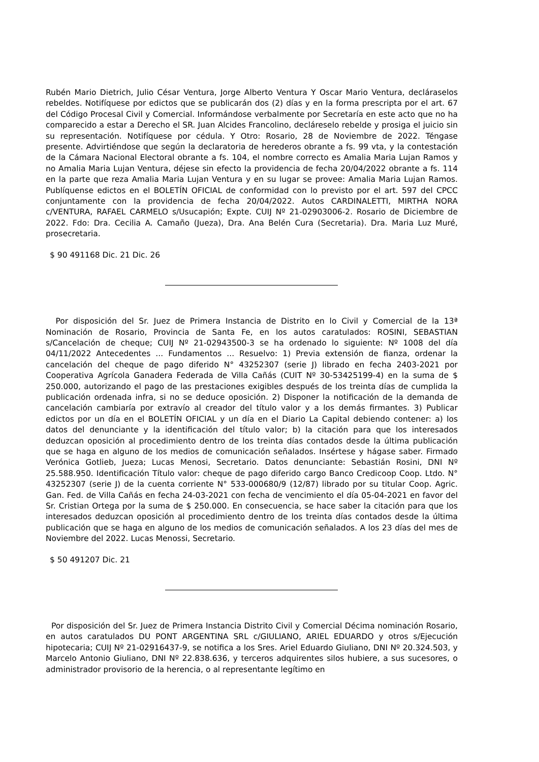Rubén Mario Dietrich, Julio César Ventura, Jorge Alberto Ventura Y Oscar Mario Ventura, decláraselos rebeldes. Notifíquese por edictos que se publicarán dos (2) días y en la forma prescripta por el art. 67 del Código Procesal Civil y Comercial. Informándose verbalmente por Secretaría en este acto que no ha comparecido a estar a Derecho el SR. Juan Alcides Francolino, decláreselo rebelde y prosiga el juicio sin su representación. Notifíquese por cédula. Y Otro: Rosario, 28 de Noviembre de 2022. Téngase presente. Advirtiéndose que según la declaratoria de herederos obrante a fs. 99 vta, y la contestación de la Cámara Nacional Electoral obrante a fs. 104, el nombre correcto es Amalia Maria Lujan Ramos y no Amalia Maria Lujan Ventura, déjese sin efecto la providencia de fecha 20/04/2022 obrante a fs. 114 en la parte que reza Amalia Maria Lujan Ventura y en su lugar se provee: Amalia Maria Lujan Ramos. Publíquense edictos en el BOLETÍN OFICIAL de conformidad con lo previsto por el art. 597 del CPCC conjuntamente con la providencia de fecha 20/04/2022. Autos CARDINALETTI, MIRTHA NORA c/VENTURA, RAFAEL CARMELO s/Usucapión; Expte. CUIJ Nº 21-02903006-2. Rosario de Diciembre de 2022. Fdo: Dra. Cecilia A. Camaño (Jueza), Dra. Ana Belén Cura (Secretaria). Dra. Maria Luz Muré, prosecretaria.
$ 90 491168 Dic. 21 Dic. 26
Por disposición del Sr. Juez de Primera Instancia de Distrito en lo Civil y Comercial de la 13ª Nominación de Rosario, Provincia de Santa Fe, en los autos caratulados: ROSINI, SEBASTIAN s/Cancelación de cheque; CUIJ Nº 21-02943500-3 se ha ordenado lo siguiente: Nº 1008 del día 04/11/2022 Antecedentes ... Fundamentos ... Resuelvo: 1) Previa extensión de fianza, ordenar la cancelación del cheque de pago diferido N° 43252307 (serie J) librado en fecha 2403-2021 por Cooperativa Agrícola Ganadera Federada de Villa Cañás (CUIT Nº 30-53425199-4) en la suma de $ 250.000, autorizando el pago de las prestaciones exigibles después de los treinta días de cumplida la publicación ordenada infra, si no se deduce oposición. 2) Disponer la notificación de la demanda de cancelación cambiaría por extravío al creador del título valor y a los demás firmantes. 3) Publicar edictos por un día en el BOLETÍN OFICIAL y un día en el Diario La Capital debiendo contener: a) los datos del denunciante y la identificación del título valor; b) la citación para que los interesados deduzcan oposición al procedimiento dentro de los treinta días contados desde la última publicación que se haga en alguno de los medios de comunicación señalados. Insértese y hágase saber. Firmado Verónica Gotlieb, Jueza; Lucas Menosi, Secretario. Datos denunciante: Sebastián Rosini, DNI Nº 25.588.950. Identificación Título valor: cheque de pago diferido cargo Banco Credicoop Coop. Ltdo. N° 43252307 (serie J) de la cuenta corriente N° 533-000680/9 (12/87) librado por su titular Coop. Agric. Gan. Fed. de Villa Cañás en fecha 24-03-2021 con fecha de vencimiento el día 05-04-2021 en favor del Sr. Cristian Ortega por la suma de $ 250.000. En consecuencia, se hace saber la citación para que los interesados deduzcan oposición al procedimiento dentro de los treinta días contados desde la última publicación que se haga en alguno de los medios de comunicación señalados. A los 23 días del mes de Noviembre del 2022. Lucas Menossi, Secretario.
$ 50 491207 Dic. 21
Por disposición del Sr. Juez de Primera Instancia Distrito Civil y Comercial Décima nominación Rosario, en autos caratulados DU PONT ARGENTINA SRL c/GIULIANO, ARIEL EDUARDO y otros s/Ejecución hipotecaria; CUIJ Nº 21-02916437-9, se notifica a los Sres. Ariel Eduardo Giuliano, DNI Nº 20.324.503, y Marcelo Antonio Giuliano, DNI Nº 22.838.636, y terceros adquirentes silos hubiere, a sus sucesores, o administrador provisorio de la herencia, o al representante legítimo en